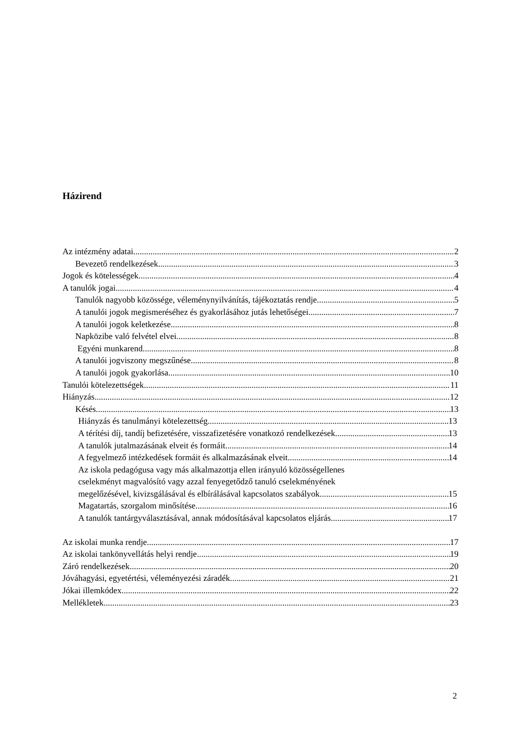Házirend
Az intézmény adatai 2
Bevezető rendelkezések 3
Jogok és kötelességek 4
A tanulók jogai 4
Tanulók nagyobb közössége, véleménynyilvánítás, tájékoztatás rendje 5
A tanulói jogok megismeréséhez és gyakorlásához jutás lehetőségei 7
A tanulói jogok keletkezése 8
Napközibe való felvétel elvei 8
Egyéni munkarend 8
A tanulói jogviszony megszűnése 8
A tanulói jogok gyakorlása 10
Tanulói kötelezettségek 11
Hiányzás 12
Késés 13
Hiányzás és tanulmányi kötelezettség 13
A térítési díj, tandíj befizetésére, visszafizetésére vonatkozó rendelkezések 13
A tanulók jutalmazásának elveit és formáit 14
A fegyelmező intézkedések formáit és alkalmazásának elveit 14
Az iskola pedagógusa vagy más alkalmazottja ellen irányuló közösségellenes
cselekményt magvalósító vagy azzal fenyegetődző tanuló cselekményének
megelőzésével, kivizsgálásával és elbírálásával kapcsolatos szabályok 15
Magatartás, szorgalom minősítése 16
A tanulók tantárgyválasztásával, annak módosításával kapcsolatos eljárás 17
Az iskolai munka rendje 17
Az iskolai tankönyvellátás helyi rendje 19
Záró rendelkezések 20
Jóváhagyási, egyetértési, véleményezési záradék 21
Jókai illemkódex 22
Mellékletek 23
2